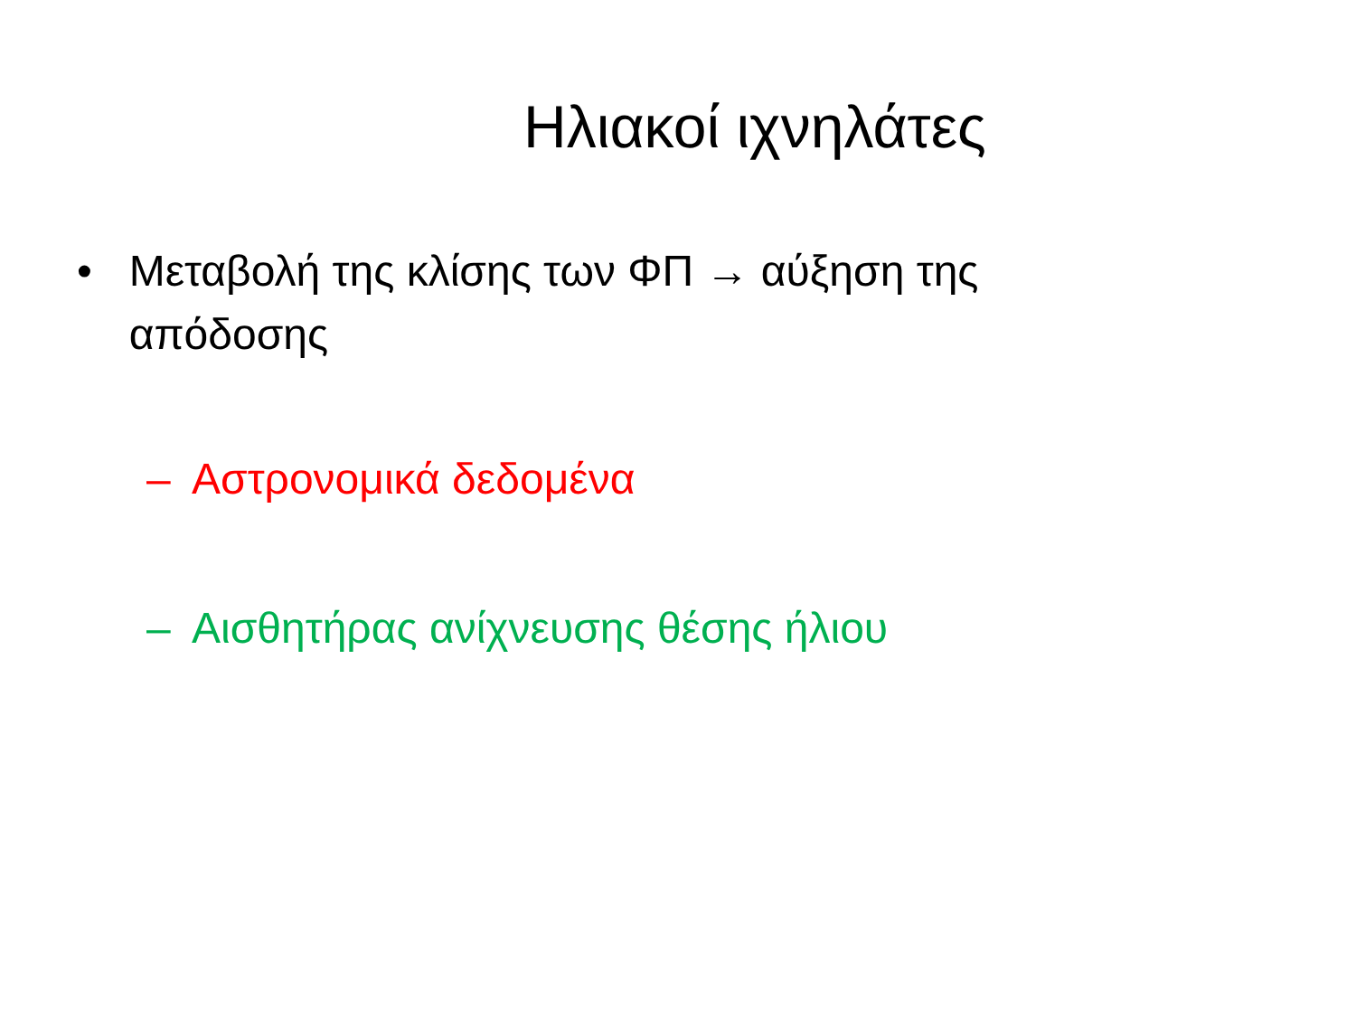Ηλιακοί ιχνηλάτες
• Μεταβολή της κλίσης των ΦΠ → αύξηση της απόδοσης
– Αστρονομικά δεδομένα
– Αισθητήρας ανίχνευσης θέσης ήλιου